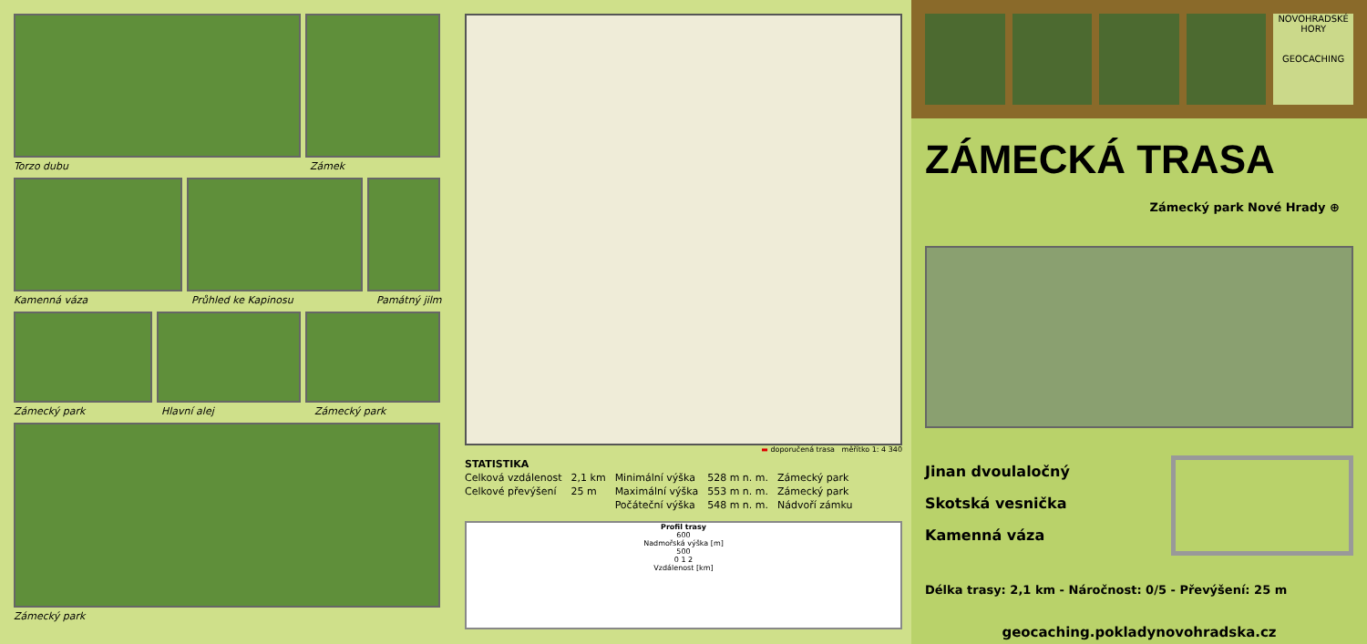Torzo dubu Zámek
Kamenná váza Průhled ke Kapinosu Památný jilm
Zámecký park Hlavní alej Zámecký park
Zámecký park
▬ doporučená trasa měřítko 1: 4 340
STATISTIKA
| Celková vzdálenost | 2,1 km | Minimální výška | 528 m n. m. | Zámecký park |
| Celkové převýšení | 25 m | Maximální výška | 553 m n. m. | Zámecký park |
| | | Počáteční výška | 548 m n. m. | Nádvoří zámku |
Profil trasy
600
Nadmořská výška [m]
500
0 1 2
Vzdálenost [km]
NOVOHRADSKÉ HORY
GEOCACHING
ZÁMECKÁ TRASA
Zámecký park Nové Hrady ⊕
Jinan dvoulaločný
Skotská vesnička
Kamenná váza
Délka trasy: 2,1 km - Náročnost: 0/5 - Převýšení: 25 m
geocaching.pokladynovohradska.cz